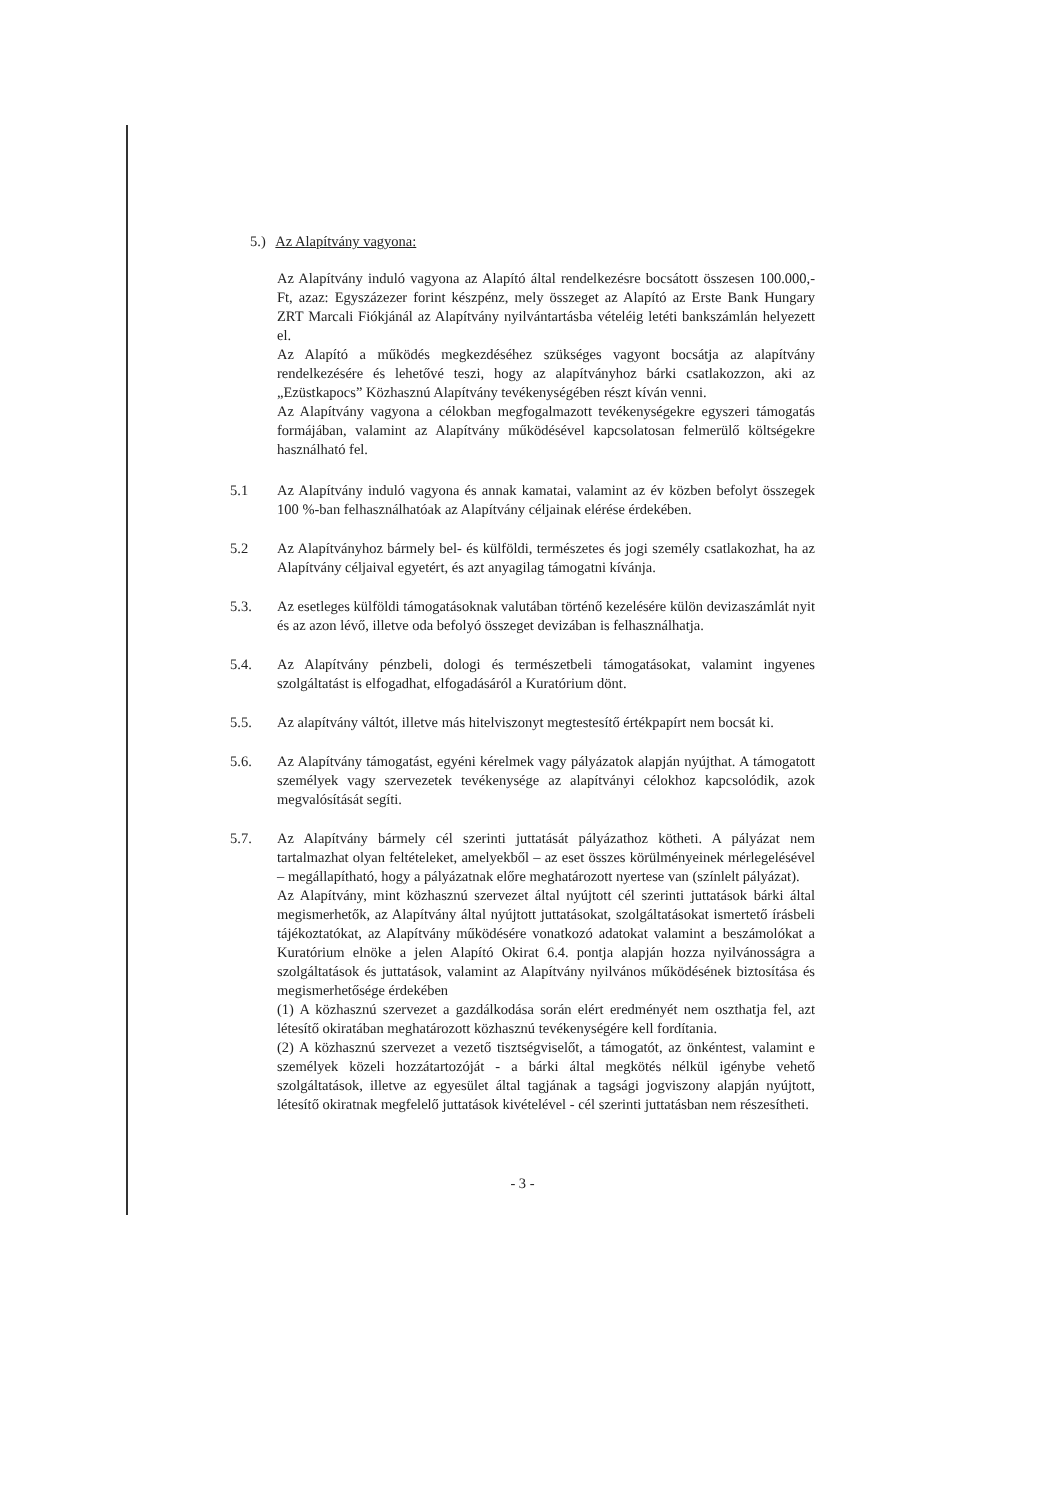5.) Az Alapítvány vagyona:
Az Alapítvány induló vagyona az Alapító által rendelkezésre bocsátott összesen 100.000,- Ft, azaz: Egyszázezer forint készpénz, mely összeget az Alapító az Erste Bank Hungary ZRT Marcali Fiókjánál az Alapítvány nyilvántartásba vételéig letéti bankszámlán helyezett el.
Az Alapító a működés megkezdéséhez szükséges vagyont bocsátja az alapítvány rendelkezésére és lehetővé teszi, hogy az alapítványhoz bárki csatlakozzon, aki az „Ezüstkapocs” Közhasznú Alapítvány tevékenységében részt kíván venni.
Az Alapítvány vagyona a célokban megfogalmazott tevékenységekre egyszeri támogatás formájában, valamint az Alapítvány működésével kapcsolatosan felmerülő költségekre használható fel.
5.1 Az Alapítvány induló vagyona és annak kamatai, valamint az év közben befolyt összegek 100 %-ban felhasználhatóak az Alapítvány céljainak elérése érdekében.
5.2 Az Alapítványhoz bármely bel- és külföldi, természetes és jogi személy csatlakozhat, ha az Alapítvány céljaival egyetért, és azt anyagilag támogatni kívánja.
5.3. Az esetleges külföldi támogatásoknak valutában történő kezelésére külön devizaszámlát nyit és az azon lévő, illetve oda befolyó összeget devizában is felhasználhatja.
5.4. Az Alapítvány pénzbeli, dologi és természetbeli támogatásokat, valamint ingyenes szolgáltatást is elfogadhat, elfogadásáról a Kuratórium dönt.
5.5. Az alapítvány váltót, illetve más hitelviszonyt megtestesítő értékpapírt nem bocsát ki.
5.6. Az Alapítvány támogatást, egyéni kérelmek vagy pályázatok alapján nyújthat. A támogatott személyek vagy szervezetek tevékenysége az alapítványi célokhoz kapcsolódik, azok megvalósítását segíti.
5.7. Az Alapítvány bármely cél szerinti juttatását pályázathoz kötheti. A pályázat nem tartalmazhat olyan feltételeket, amelyekből – az eset összes körülményeinek mérlegelésével – megállapítható, hogy a pályázatnak előre meghatározott nyertese van (színlelt pályázat).
Az Alapítvány, mint közhasznú szervezet által nyújtott cél szerinti juttatások bárki által megismerhetők, az Alapítvány által nyújtott juttatásokat, szolgáltatásokat ismertető írásbeli tájékoztatókat, az Alapítvány működésére vonatkozó adatokat valamint a beszámolókat a Kuratórium elnöke a jelen Alapító Okirat 6.4. pontja alapján hozza nyilvánosságra a szolgáltatások és juttatások, valamint az Alapítvány nyilvános működésének biztosítása és megismerhetősége érdekében
(1) A közhasznú szervezet a gazdálkodása során elért eredményét nem oszthatja fel, azt létesítő okiratában meghatározott közhasznú tevékenységére kell fordítania.
(2) A közhasznú szervezet a vezető tisztségviselőt, a támogatót, az önkéntest, valamint e személyek közeli hozzátartozóját - a bárki által megkötés nélkül igénybe vehető szolgáltatások, illetve az egyesület által tagjának a tagsági jogviszony alapján nyújtott, létesítő okiratnak megfelelő juttatások kivételével - cél szerinti juttatásban nem részesítheti.
- 3 -